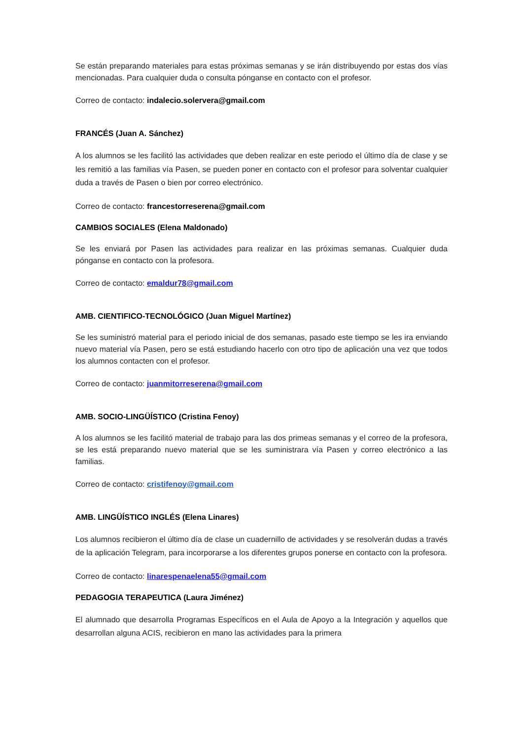Se están preparando materiales para estas próximas semanas y se irán distribuyendo por estas dos vías mencionadas. Para cualquier duda o consulta pónganse en contacto con el profesor.
Correo de contacto: indalecio.solervera@gmail.com
FRANCÉS (Juan A. Sánchez)
A los alumnos se les facilitó las actividades que deben realizar en este periodo el último día de clase y se les remitió a las familias vía Pasen, se pueden poner en contacto con el profesor para solventar cualquier duda a través de Pasen o bien por correo electrónico.
Correo de contacto: francestorreserena@gmail.com
CAMBIOS SOCIALES (Elena Maldonado)
Se les enviará por Pasen las actividades para realizar en las próximas semanas. Cualquier duda pónganse en contacto con la profesora.
Correo de contacto: emaldur78@gmail.com
AMB. CIENTIFICO-TECNOLÓGICO (Juan Miguel Martínez)
Se les suministró material para el periodo inicial de dos semanas, pasado este tiempo se les ira enviando nuevo material vía Pasen, pero se está estudiando hacerlo con otro tipo de aplicación una vez que todos los alumnos contacten con el profesor.
Correo de contacto: juanmitorreserena@gmail.com
AMB. SOCIO-LINGÜÍSTICO (Cristina Fenoy)
A los alumnos se les facilitó material de trabajo para las dos primeas semanas y el correo de la profesora, se les está preparando nuevo material que se les suministrara vía Pasen y correo electrónico a las familias.
Correo de contacto: cristifenoy@gmail.com
AMB. LINGÜÍSTICO INGLÉS (Elena Linares)
Los alumnos recibieron el último día de clase un cuadernillo de actividades y se resolverán dudas a través de la aplicación Telegram, para incorporarse a los diferentes grupos ponerse en contacto con la profesora.
Correo de contacto: linarespenaelena55@gmail.com
PEDAGOGIA TERAPEUTICA (Laura Jiménez)
El alumnado que desarrolla Programas Específicos en el Aula de Apoyo a la Integración y aquellos que desarrollan alguna ACIS, recibieron en mano las actividades para la primera